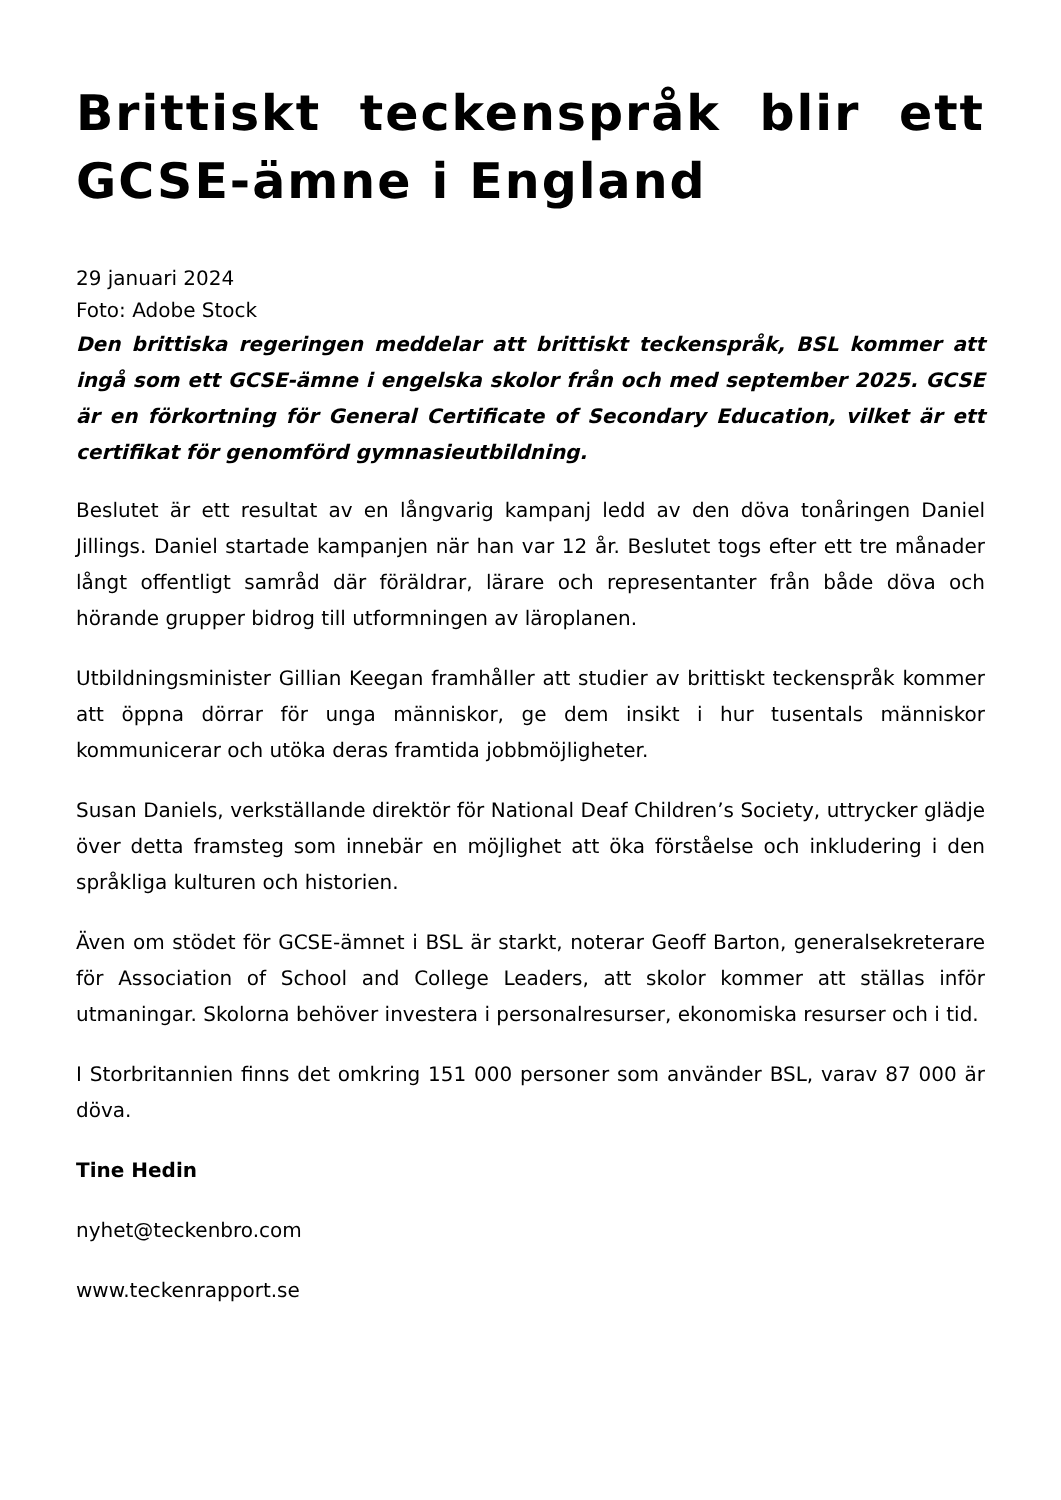Brittiskt teckenspråk blir ett GCSE-ämne i England
29 januari 2024
Foto: Adobe Stock
Den brittiska regeringen meddelar att brittiskt teckenspråk, BSL kommer att ingå som ett GCSE-ämne i engelska skolor från och med september 2025. GCSE är en förkortning för General Certificate of Secondary Education, vilket är ett certifikat för genomförd gymnasieutbildning.
Beslutet är ett resultat av en långvarig kampanj ledd av den döva tonåringen Daniel Jillings. Daniel startade kampanjen när han var 12 år. Beslutet togs efter ett tre månader långt offentligt samråd där föräldrar, lärare och representanter från både döva och hörande grupper bidrog till utformningen av läroplanen.
Utbildningsminister Gillian Keegan framhåller att studier av brittiskt teckenspråk kommer att öppna dörrar för unga människor, ge dem insikt i hur tusentals människor kommunicerar och utöka deras framtida jobbmöjligheter.
Susan Daniels, verkställande direktör för National Deaf Children’s Society, uttrycker glädje över detta framsteg som innebär en möjlighet att öka förståelse och inkludering i den språkliga kulturen och historien.
Även om stödet för GCSE-ämnet i BSL är starkt, noterar Geoff Barton, generalsekreterare för Association of School and College Leaders, att skolor kommer att ställas inför utmaningar. Skolorna behöver investera i personalresurser, ekonomiska resurser och i tid.
I Storbritannien finns det omkring 151 000 personer som använder BSL, varav 87 000 är döva.
Tine Hedin
nyhet@teckenbro.com
www.teckenrapport.se